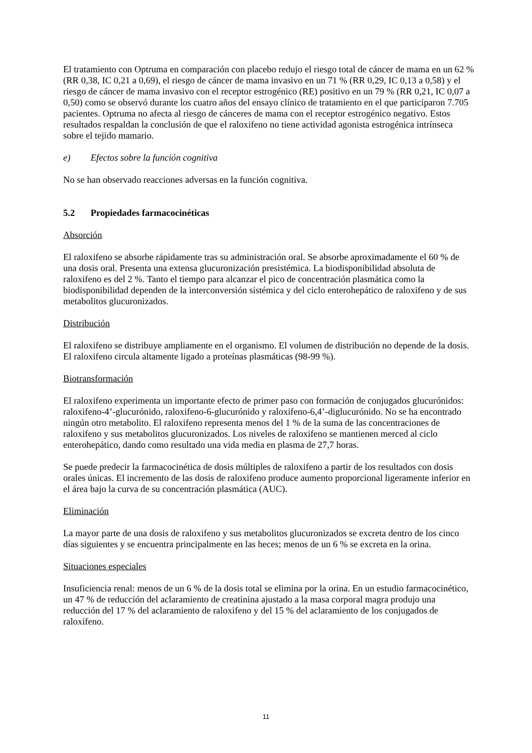El tratamiento con Optruma en comparación con placebo redujo el riesgo total de cáncer de mama en un 62 % (RR 0,38, IC 0,21 a 0,69), el riesgo de cáncer de mama invasivo en un 71 % (RR 0,29, IC 0,13 a 0,58) y el riesgo de cáncer de mama invasivo con el receptor estrogénico (RE) positivo en un 79 % (RR 0,21, IC 0,07 a 0,50) como se observó durante los cuatro años del ensayo clínico de tratamiento en el que participaron 7.705 pacientes. Optruma no afecta al riesgo de cánceres de mama con el receptor estrogénico negativo. Estos resultados respaldan la conclusión de que el raloxifeno no tiene actividad agonista estrogénica intrínseca sobre el tejido mamario.
e) Efectos sobre la función cognitiva
No se han observado reacciones adversas en la función cognitiva.
5.2 Propiedades farmacocinéticas
Absorción
El raloxifeno se absorbe rápidamente tras su administración oral. Se absorbe aproximadamente el 60 % de una dosis oral. Presenta una extensa glucuronización presistémica. La biodisponibilidad absoluta de raloxifeno es del 2 %. Tanto el tiempo para alcanzar el pico de concentración plasmática como la biodisponibilidad dependen de la interconversión sistémica y del ciclo enterohepático de raloxifeno y de sus metabolitos glucuronizados.
Distribución
El raloxifeno se distribuye ampliamente en el organismo. El volumen de distribución no depende de la dosis. El raloxifeno circula altamente ligado a proteínas plasmáticas (98-99 %).
Biotransformación
El raloxifeno experimenta un importante efecto de primer paso con formación de conjugados glucurónidos: raloxifeno-4’-glucurónido, raloxifeno-6-glucurónido y raloxifeno-6,4’-diglucurónido. No se ha encontrado ningún otro metabolito. El raloxifeno representa menos del 1 % de la suma de las concentraciones de raloxifeno y sus metabolitos glucuronizados. Los niveles de raloxifeno se mantienen merced al ciclo enterohepático, dando como resultado una vida media en plasma de 27,7 horas.
Se puede predecir la farmacocinética de dosis múltiples de raloxifeno a partir de los resultados con dosis orales únicas. El incremento de las dosis de raloxifeno produce aumento proporcional ligeramente inferior en el área bajo la curva de su concentración plasmática (AUC).
Eliminación
La mayor parte de una dosis de raloxifeno y sus metabolitos glucuronizados se excreta dentro de los cinco días siguientes y se encuentra principalmente en las heces; menos de un 6 % se excreta en la orina.
Situaciones especiales
Insuficiencia renal: menos de un 6 % de la dosis total se elimina por la orina. En un estudio farmacocinético, un 47 % de reducción del aclaramiento de creatinina ajustado a la masa corporal magra produjo una reducción del 17 % del aclaramiento de raloxifeno y del 15 % del aclaramiento de los conjugados de raloxifeno.
11